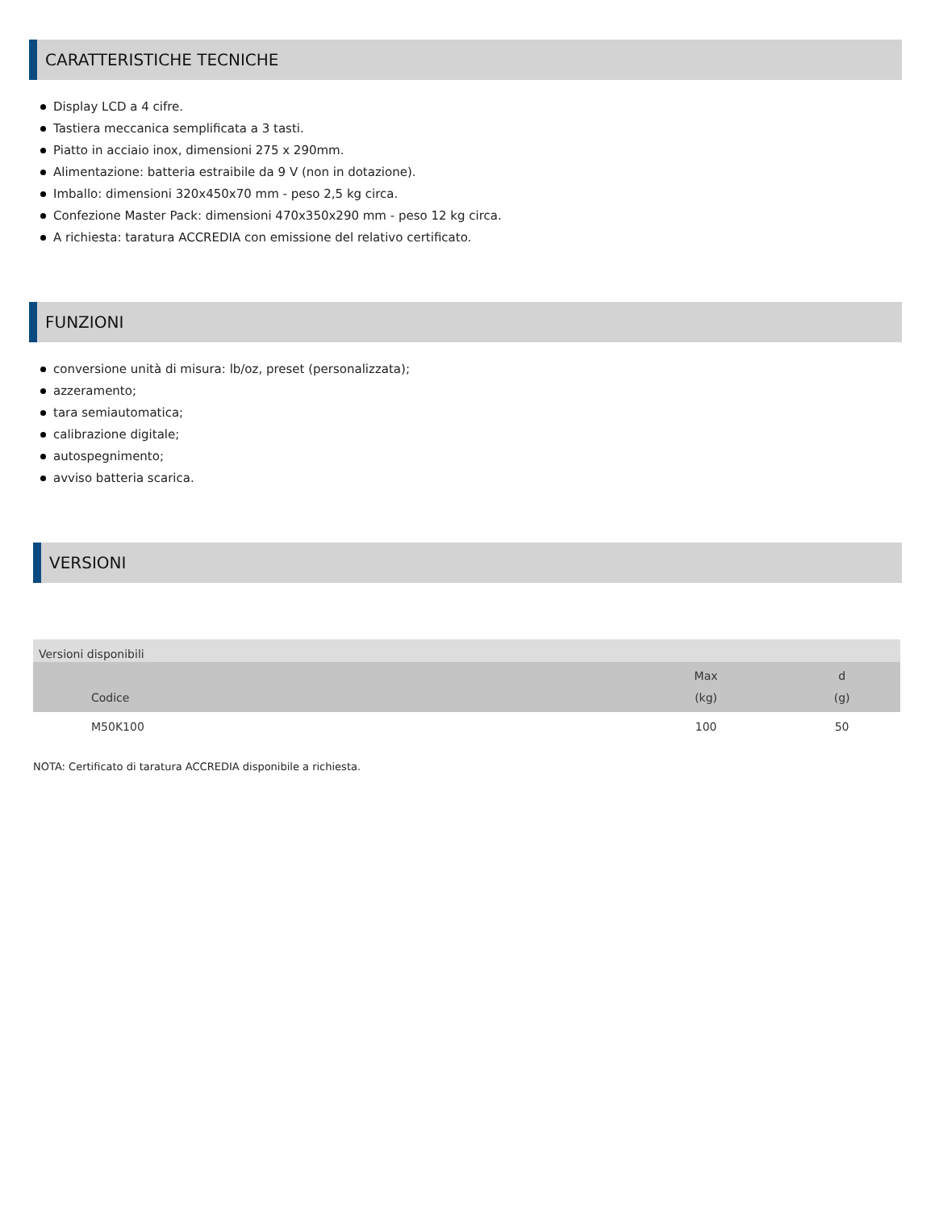CARATTERISTICHE TECNICHE
Display LCD a 4 cifre.
Tastiera meccanica semplificata a 3 tasti.
Piatto in acciaio inox, dimensioni 275 x 290mm.
Alimentazione: batteria estraibile da 9 V (non in dotazione).
Imballo: dimensioni 320x450x70 mm - peso 2,5 kg circa.
Confezione Master Pack: dimensioni 470x350x290 mm - peso 12 kg circa.
A richiesta: taratura ACCREDIA con emissione del relativo certificato.
FUNZIONI
conversione unità di misura: lb/oz, preset (personalizzata);
azzeramento;
tara semiautomatica;
calibrazione digitale;
autospegnimento;
avviso batteria scarica.
VERSIONI
| Versioni disponibili | | |
| --- | --- | --- |
| Codice | Max (kg) | d (g) |
| M50K100 | 100 | 50 |
NOTA: Certificato di taratura ACCREDIA disponibile a richiesta.